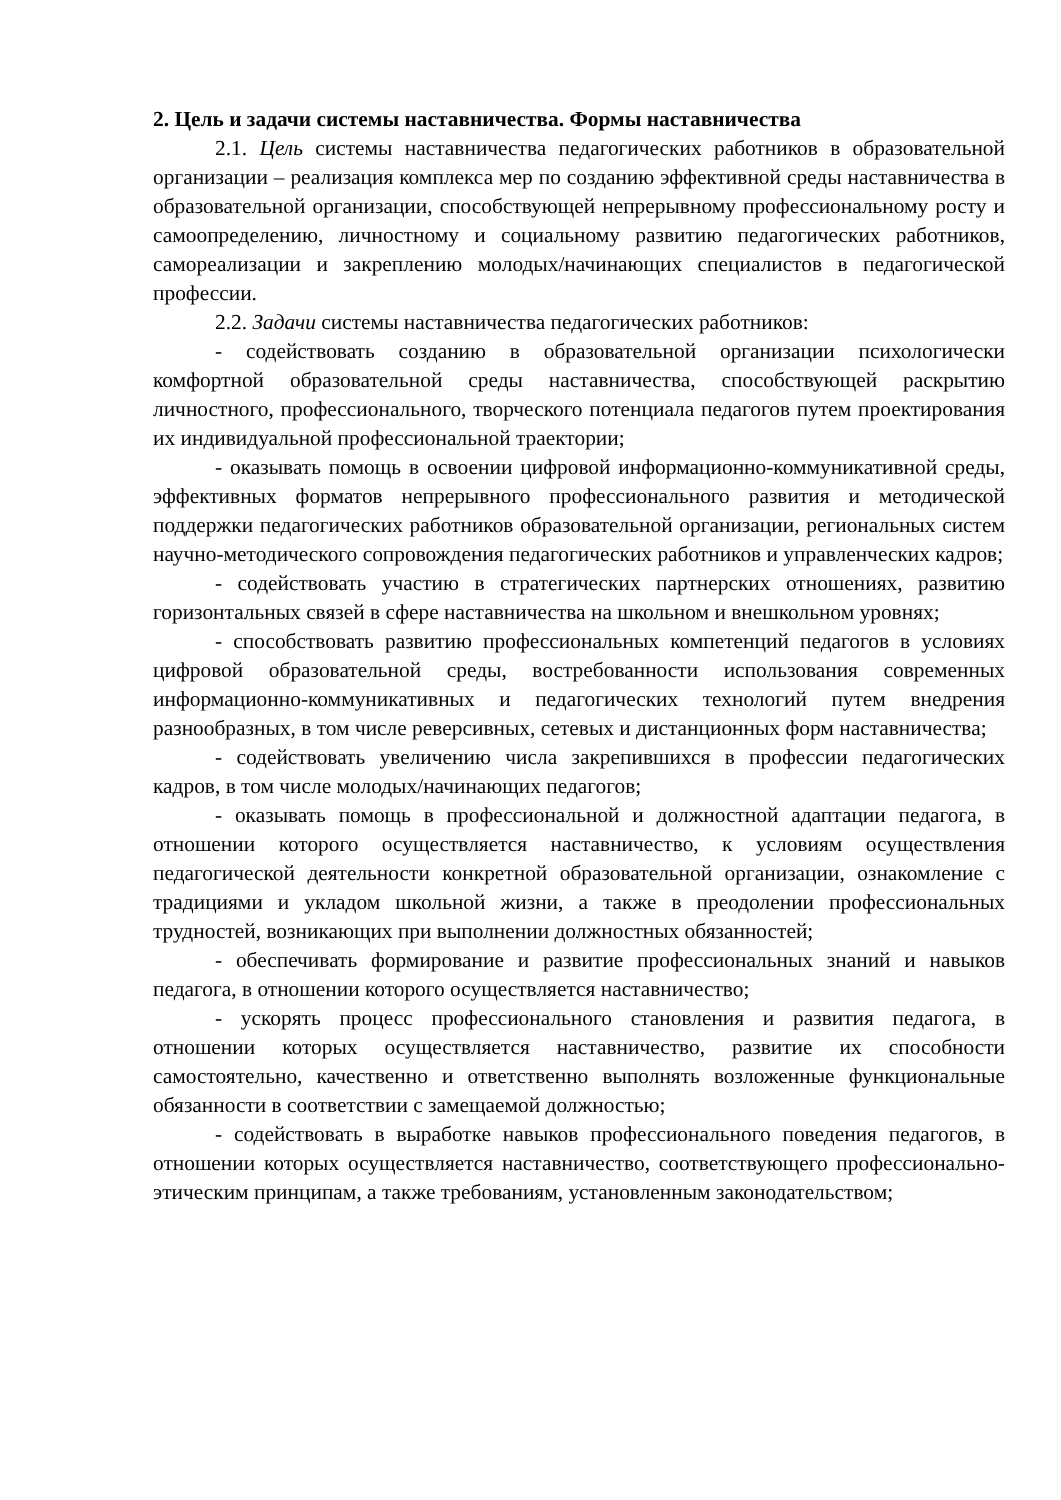2. Цель и задачи системы наставничества. Формы наставничества
2.1. Цель системы наставничества педагогических работников в образовательной организации – реализация комплекса мер по созданию эффективной среды наставничества в образовательной организации, способствующей непрерывному профессиональному росту и самоопределению, личностному и социальному развитию педагогических работников, самореализации и закреплению молодых/начинающих специалистов в педагогической профессии.
2.2. Задачи системы наставничества педагогических работников:
- содействовать созданию в образовательной организации психологически комфортной образовательной среды наставничества, способствующей раскрытию личностного, профессионального, творческого потенциала педагогов путем проектирования их индивидуальной профессиональной траектории;
- оказывать помощь в освоении цифровой информационно-коммуникативной среды, эффективных форматов непрерывного профессионального развития и методической поддержки педагогических работников образовательной организации, региональных систем научно-методического сопровождения педагогических работников и управленческих кадров;
- содействовать участию в стратегических партнерских отношениях, развитию горизонтальных связей в сфере наставничества на школьном и внешкольном уровнях;
- способствовать развитию профессиональных компетенций педагогов в условиях цифровой образовательной среды, востребованности использования современных информационно-коммуникативных и педагогических технологий путем внедрения разнообразных, в том числе реверсивных, сетевых и дистанционных форм наставничества;
- содействовать увеличению числа закрепившихся в профессии педагогических кадров, в том числе молодых/начинающих педагогов;
- оказывать помощь в профессиональной и должностной адаптации педагога, в отношении которого осуществляется наставничество, к условиям осуществления педагогической деятельности конкретной образовательной организации, ознакомление с традициями и укладом школьной жизни, а также в преодолении профессиональных трудностей, возникающих при выполнении должностных обязанностей;
- обеспечивать формирование и развитие профессиональных знаний и навыков педагога, в отношении которого осуществляется наставничество;
- ускорять процесс профессионального становления и развития педагога, в отношении которых осуществляется наставничество, развитие их способности самостоятельно, качественно и ответственно выполнять возложенные функциональные обязанности в соответствии с замещаемой должностью;
- содействовать в выработке навыков профессионального поведения педагогов, в отношении которых осуществляется наставничество, соответствующего профессионально-этическим принципам, а также требованиям, установленным законодательством;